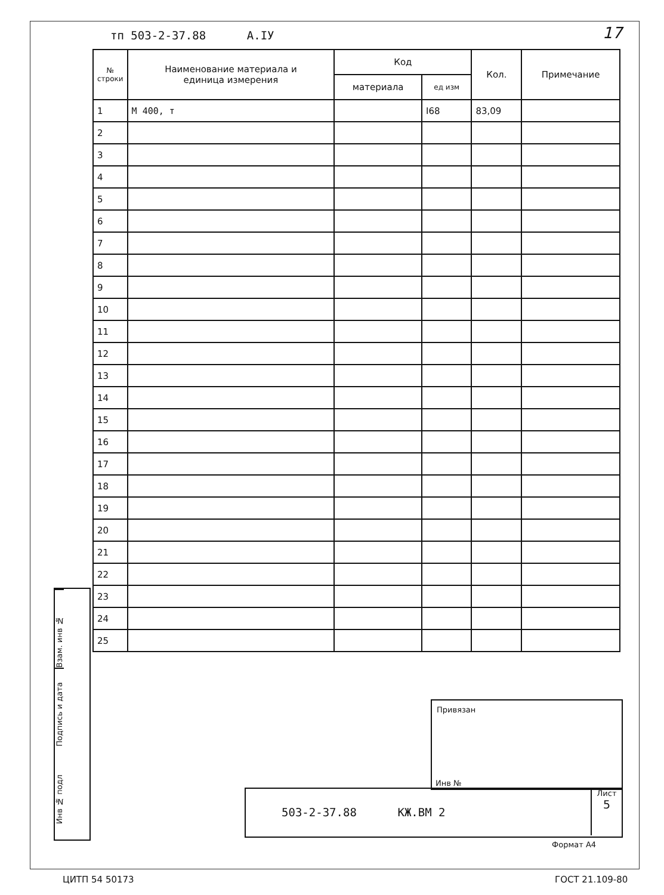тп 503-2-37.88 А.IУ 17
| № строки | Наименование материала и единица измерения | Код | | Кол. | Примечание |
| --- | --- | --- | --- | --- | --- |
| | | материала | ед изм | | |
| 1 | М 400, т | | I68 | 83,09 | |
| 2 | | | | | |
| 3 | | | | | |
| 4 | | | | | |
| 5 | | | | | |
| 6 | | | | | |
| 7 | | | | | |
| 8 | | | | | |
| 9 | | | | | |
| 10 | | | | | |
| 11 | | | | | |
| 12 | | | | | |
| 13 | | | | | |
| 14 | | | | | |
| 15 | | | | | |
| 16 | | | | | |
| 17 | | | | | |
| 18 | | | | | |
| 19 | | | | | |
| 20 | | | | | |
| 21 | | | | | |
| 22 | | | | | |
| 23 | | | | | |
| 24 | | | | | |
| 25 | | | | | |
Взам. инв №
Подпись и дата
Инв № подл
Привязан
Инв №
503-2-37.88 КЖ.ВМ 2
Лист
5
Формат А4
ЦИТП 54 50173 ГОСТ 21.109-80